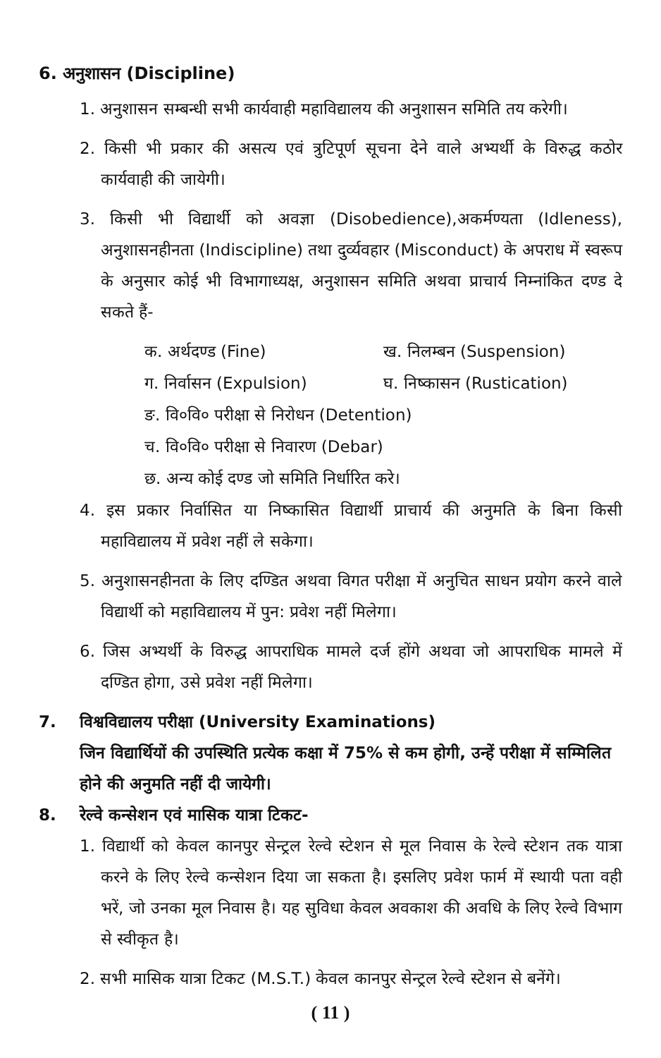6. अनुशासन (Discipline)
1. अनुशासन सम्बन्धी सभी कार्यवाही महाविद्यालय की अनुशासन समिति तय करेगी।
2. किसी भी प्रकार की असत्य एवं त्रुटिपूर्ण सूचना देने वाले अभ्यर्थी के विरुद्ध कठोर कार्यवाही की जायेगी।
3. किसी भी विद्यार्थी को अवज्ञा (Disobedience),अकर्मण्यता (Idleness), अनुशासनहीनता (Indiscipline) तथा दुर्व्यवहार (Misconduct) के अपराध में स्वरूप के अनुसार कोई भी विभागाध्यक्ष, अनुशासन समिति अथवा प्राचार्य निम्नांकित दण्ड दे सकते हैं-
क. अर्थदण्ड (Fine) ख. निलम्बन (Suspension)
ग. निर्वासन (Expulsion) घ. निष्कासन (Rustication)
ङ. वि०वि० परीक्षा से निरोधन (Detention)
च. वि०वि० परीक्षा से निवारण (Debar)
छ. अन्य कोई दण्ड जो समिति निर्धारित करे।
4. इस प्रकार निर्वासित या निष्कासित विद्यार्थी प्राचार्य की अनुमति के बिना किसी महाविद्यालय में प्रवेश नहीं ले सकेगा।
5. अनुशासनहीनता के लिए दण्डित अथवा विगत परीक्षा में अनुचित साधन प्रयोग करने वाले विद्यार्थी को महाविद्यालय में पुन: प्रवेश नहीं मिलेगा।
6. जिस अभ्यर्थी के विरुद्ध आपराधिक मामले दर्ज होंगे अथवा जो आपराधिक मामले में दण्डित होगा, उसे प्रवेश नहीं मिलेगा।
7. विश्वविद्यालय परीक्षा (University Examinations)
जिन विद्यार्थियों की उपस्थिति प्रत्येक कक्षा में 75% से कम होगी, उन्हें परीक्षा में सम्मिलित होने की अनुमति नहीं दी जायेगी।
8. रेल्वे कन्सेशन एवं मासिक यात्रा टिकट-
1. विद्यार्थी को केवल कानपुर सेन्ट्रल रेल्वे स्टेशन से मूल निवास के रेल्वे स्टेशन तक यात्रा करने के लिए रेल्वे कन्सेशन दिया जा सकता है। इसलिए प्रवेश फार्म में स्थायी पता वही भरें, जो उनका मूल निवास है। यह सुविधा केवल अवकाश की अवधि के लिए रेल्वे विभाग से स्वीकृत है।
2. सभी मासिक यात्रा टिकट (M.S.T.) केवल कानपुर सेन्ट्रल रेल्वे स्टेशन से बनेंगे।
( 11 )